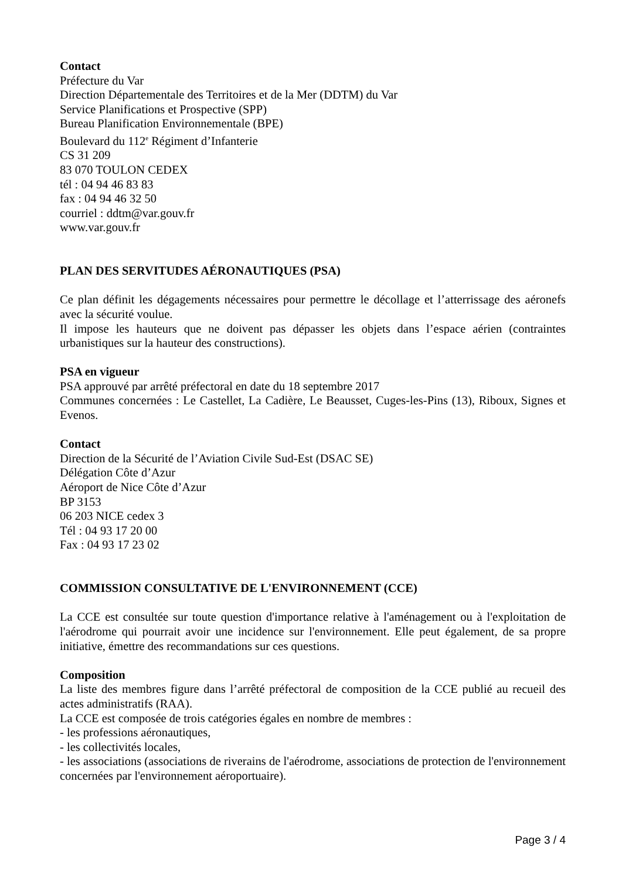Contact
Préfecture du Var
Direction Départementale des Territoires et de la Mer (DDTM) du Var
Service Planifications et Prospective (SPP)
Bureau Planification Environnementale (BPE)
Boulevard du 112<sup>e</sup> Régiment d’Infanterie
CS 31 209
83 070 TOULON CEDEX
tél : 04 94 46 83 83
fax : 04 94 46 32 50
courriel : ddtm@var.gouv.fr
www.var.gouv.fr
PLAN DES SERVITUDES AÉRONAUTIQUES (PSA)
Ce plan définit les dégagements nécessaires pour permettre le décollage et l’atterrissage des aéronefs avec la sécurité voulue.
Il impose les hauteurs que ne doivent pas dépasser les objets dans l’espace aérien (contraintes urbanistiques sur la hauteur des constructions).
PSA en vigueur
PSA approuvé par arrêté préfectoral en date du 18 septembre 2017
Communes concernées : Le Castellet, La Cadière, Le Beausset, Cuges-les-Pins (13), Riboux, Signes et Evenos.
Contact
Direction de la Sécurité de l’Aviation Civile Sud-Est (DSAC SE)
Délégation Côte d’Azur
Aéroport de Nice Côte d’Azur
BP 3153
06 203 NICE cedex 3
Tél : 04 93 17 20 00
Fax : 04 93 17 23 02
COMMISSION CONSULTATIVE DE L'ENVIRONNEMENT (CCE)
La CCE est consultée sur toute question d'importance relative à l'aménagement ou à l'exploitation de l'aérodrome qui pourrait avoir une incidence sur l'environnement. Elle peut également, de sa propre initiative, émettre des recommandations sur ces questions.
Composition
La liste des membres figure dans l’arrêté préfectoral de composition de la CCE publié au recueil des actes administratifs (RAA).
La CCE est composée de trois catégories égales en nombre de membres :
- les professions aéronautiques,
- les collectivités locales,
- les associations (associations de riverains de l'aérodrome, associations de protection de l'environnement concernées par l'environnement aéroportuaire).
Page 3 / 4